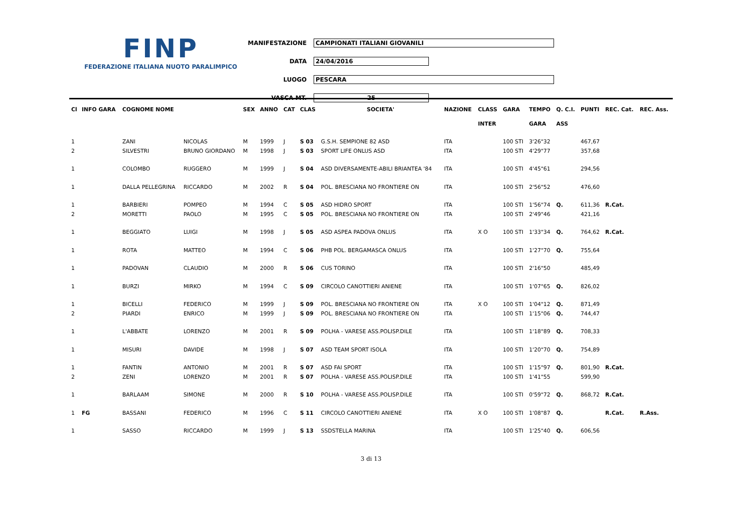FINP
FEDERAZIONE ITALIANA NUOTO PARALIMPICO
MANIFESTAZIONE CAMPIONATI ITALIANI GIOVANILI
DATA 24/04/2016
LUOGO PESCARA
VASCA MT. 25
| Cl | INFO GARA | COGNOME NOME | | SEX | ANNO | CAT | CLAS | SOCIETA' | NAZIONE | CLASS | GARA | TEMPO | Q. C.I. | PUNTI | REC. Cat. | REC. Ass. |
| --- | --- | --- | --- | --- | --- | --- | --- | --- | --- | --- | --- | --- | --- | --- | --- | --- |
| | | | | | | | | | | INTER | | GARA | ASS | | | |
| 1 | | ZANI | NICOLAS | M | 1999 | J | S 03 | G.S.H. SEMPIONE 82 ASD | ITA | | 100 STI | 3'26"32 | | 467,67 | | |
| 2 | | SILVESTRI | BRUNO GIORDANO | M | 1998 | J | S 03 | SPORT LIFE ONLUS ASD | ITA | | 100 STI | 4'29"77 | | 357,68 | | |
| 1 | | COLOMBO | RUGGERO | M | 1999 | J | S 04 | ASD DIVERSAMENTE-ABILI BRIANTEA '84 | ITA | | 100 STI | 4'45"61 | | 294,56 | | |
| 1 | | DALLA PELLEGRINA | RICCARDO | M | 2002 | R | S 04 | POL. BRESCIANA NO FRONTIERE ON | ITA | | 100 STI | 2'56"52 | | 476,60 | | |
| 1 | | BARBIERI | POMPEO | M | 1994 | C | S 05 | ASD HIDRO SPORT | ITA | | 100 STI | 1'56"74 | Q. | 611,36 | R.Cat. | |
| 2 | | MORETTI | PAOLO | M | 1995 | C | S 05 | POL. BRESCIANA NO FRONTIERE ON | ITA | | 100 STI | 2'49"46 | | 421,16 | | |
| 1 | | BEGGIATO | LUIGI | M | 1998 | J | S 05 | ASD ASPEA PADOVA ONLUS | ITA | X O | 100 STI | 1'33"34 | Q. | 764,62 | R.Cat. | |
| 1 | | ROTA | MATTEO | M | 1994 | C | S 06 | PHB POL. BERGAMASCA ONLUS | ITA | | 100 STI | 1'27"70 | Q. | 755,64 | | |
| 1 | | PADOVAN | CLAUDIO | M | 2000 | R | S 06 | CUS TORINO | ITA | | 100 STI | 2'16"50 | | 485,49 | | |
| 1 | | BURZI | MIRKO | M | 1994 | C | S 09 | CIRCOLO CANOTTIERI ANIENE | ITA | | 100 STI | 1'07"65 | Q. | 826,02 | | |
| 1 | | BICELLI | FEDERICO | M | 1999 | J | S 09 | POL. BRESCIANA NO FRONTIERE ON | ITA | X O | 100 STI | 1'04"12 | Q. | 871,49 | | |
| 2 | | PIARDI | ENRICO | M | 1999 | J | S 09 | POL. BRESCIANA NO FRONTIERE ON | ITA | | 100 STI | 1'15"06 | Q. | 744,47 | | |
| 1 | | L'ABBATE | LORENZO | M | 2001 | R | S 09 | POLHA - VARESE ASS.POLISP.DILE | ITA | | 100 STI | 1'18"89 | Q. | 708,33 | | |
| 1 | | MISURI | DAVIDE | M | 1998 | J | S 07 | ASD TEAM SPORT ISOLA | ITA | | 100 STI | 1'20"70 | Q. | 754,89 | | |
| 1 | | FANTIN | ANTONIO | M | 2001 | R | S 07 | ASD FAI SPORT | ITA | | 100 STI | 1'15"97 | Q. | 801,90 | R.Cat. | |
| 2 | | ZENI | LORENZO | M | 2001 | R | S 07 | POLHA - VARESE ASS.POLISP.DILE | ITA | | 100 STI | 1'41"55 | | 599,90 | | |
| 1 | | BARLAAM | SIMONE | M | 2000 | R | S 10 | POLHA - VARESE ASS.POLISP.DILE | ITA | | 100 STI | 0'59"72 | Q. | 868,72 | R.Cat. | |
| 1 | FG | BASSANI | FEDERICO | M | 1996 | C | S 11 | CIRCOLO CANOTTIERI ANIENE | ITA | X O | 100 STI | 1'08"87 | Q. | | R.Cat. | R.Ass. |
| 1 | | SASSO | RICCARDO | M | 1999 | J | S 13 | SSDSTELLA MARINA | ITA | | 100 STI | 1'25"40 | Q. | 606,56 | | |
3 di 13